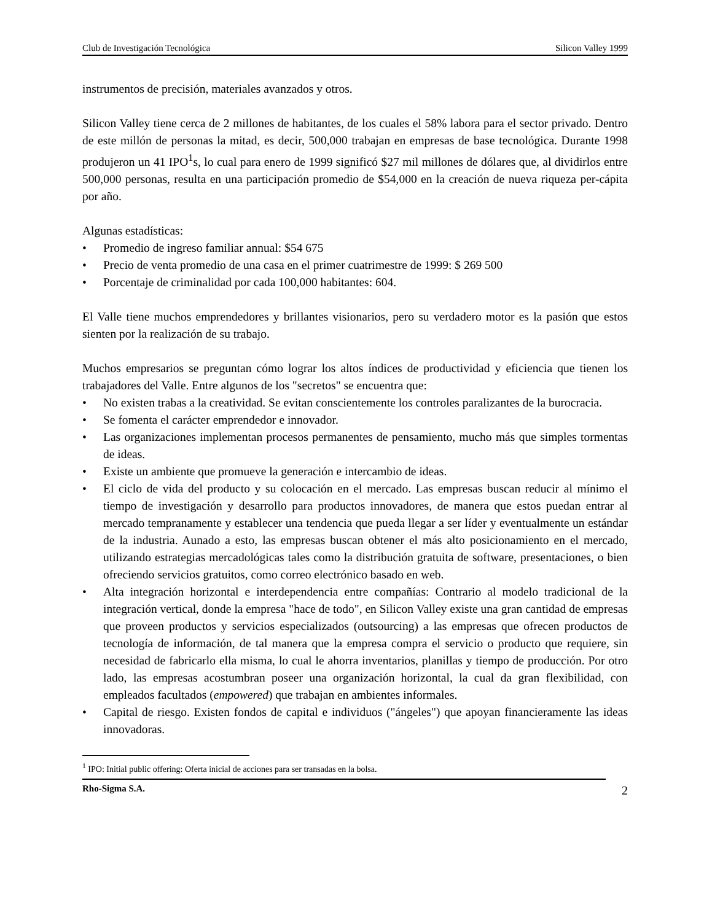Club de Investigación Tecnológica Silicon Valley 1999
instrumentos de precisión, materiales avanzados y otros.
Silicon Valley tiene cerca de 2 millones de habitantes, de los cuales el 58% labora para el sector privado. Dentro de este millón de personas la mitad, es decir, 500,000 trabajan en empresas de base tecnológica. Durante 1998 produjeron un 41 IPO<sup>1</sup>s, lo cual para enero de 1999 significó $27 mil millones de dólares que, al dividirlos entre 500,000 personas, resulta en una participación promedio de $54,000 en la creación de nueva riqueza per-cápita por año.
Algunas estadísticas:
• Promedio de ingreso familiar annual: $54 675
• Precio de venta promedio de una casa en el primer cuatrimestre de 1999: $ 269 500
• Porcentaje de criminalidad por cada 100,000 habitantes: 604.
El Valle tiene muchos emprendedores y brillantes visionarios, pero su verdadero motor es la pasión que estos sienten por la realización de su trabajo.
Muchos empresarios se preguntan cómo lograr los altos índices de productividad y eficiencia que tienen los trabajadores del Valle. Entre algunos de los "secretos" se encuentra que:
• No existen trabas a la creatividad. Se evitan conscientemente los controles paralizantes de la burocracia.
• Se fomenta el carácter emprendedor e innovador.
• Las organizaciones implementan procesos permanentes de pensamiento, mucho más que simples tormentas de ideas.
• Existe un ambiente que promueve la generación e intercambio de ideas.
• El ciclo de vida del producto y su colocación en el mercado. Las empresas buscan reducir al mínimo el tiempo de investigación y desarrollo para productos innovadores, de manera que estos puedan entrar al mercado tempranamente y establecer una tendencia que pueda llegar a ser líder y eventualmente un estándar de la industria. Aunado a esto, las empresas buscan obtener el más alto posicionamiento en el mercado, utilizando estrategias mercadológicas tales como la distribución gratuita de software, presentaciones, o bien ofreciendo servicios gratuitos, como correo electrónico basado en web.
• Alta integración horizontal e interdependencia entre compañías: Contrario al modelo tradicional de la integración vertical, donde la empresa "hace de todo", en Silicon Valley existe una gran cantidad de empresas que proveen productos y servicios especializados (outsourcing) a las empresas que ofrecen productos de tecnología de información, de tal manera que la empresa compra el servicio o producto que requiere, sin necesidad de fabricarlo ella misma, lo cual le ahorra inventarios, planillas y tiempo de producción. Por otro lado, las empresas acostumbran poseer una organización horizontal, la cual da gran flexibilidad, con empleados facultados (empowered) que trabajan en ambientes informales.
• Capital de riesgo. Existen fondos de capital e individuos ("ángeles") que apoyan financieramente las ideas innovadoras.
<sup>1</sup> IPO: Initial public offering: Oferta inicial de acciones para ser transadas en la bolsa.
Rho-Sigma S.A. 2